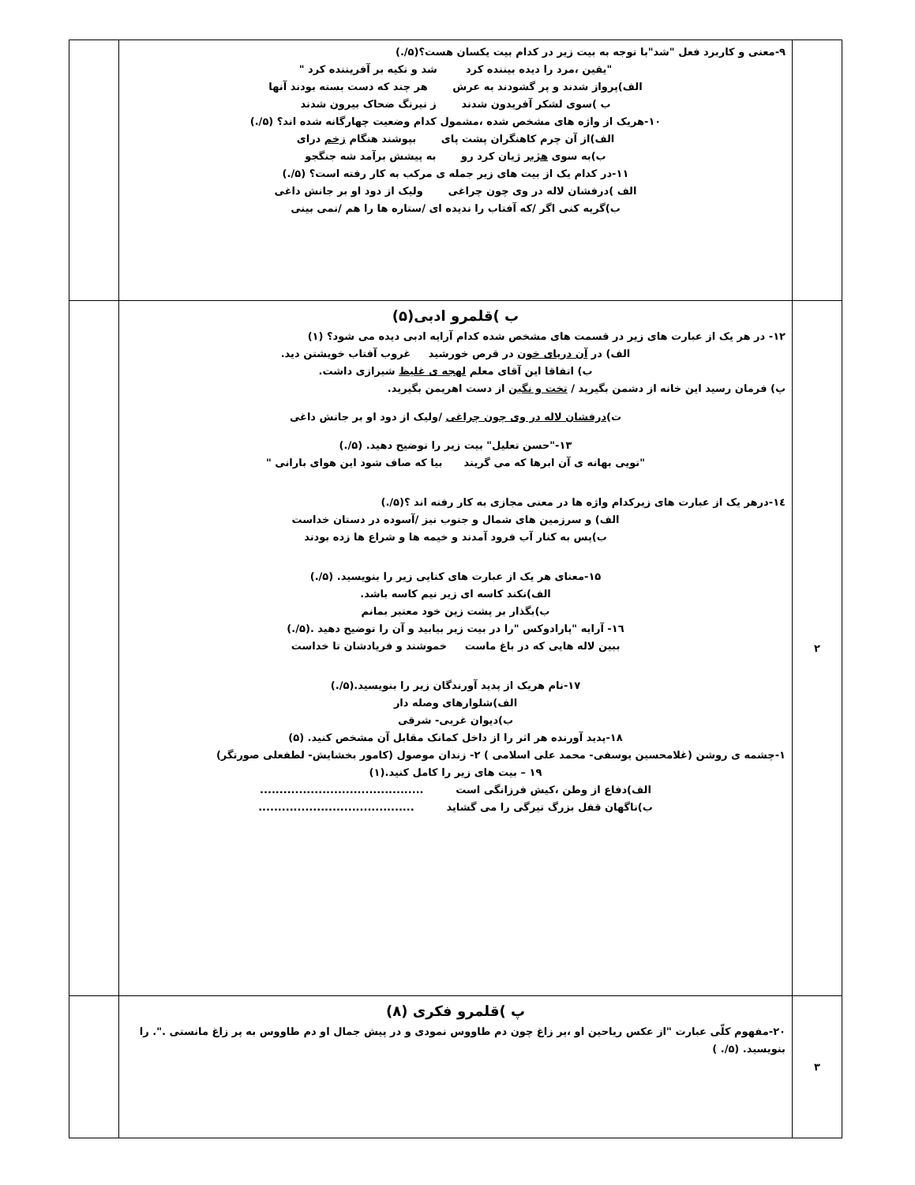| | ۹-معنی و کاربرد فعل "شد"با توجه به بیت زیر در کدام بیت یکسان هست؟(۵/.) "یقین ،مرد را دیده بیننده کرد شد و تکیه بر آفریننده کرد " الف)پرواز شدند و پر گشودند به عرش هر چند که دست بسته بودند آنها ب )سوی لشکر آفریدون شدند ز نیرنگ ضحاک بیرون شدند ۱۰-هریک از واژه های مشخص شده ،مشمول کدام وضعیت چهارگانه شده اند؟ (۵/.) الف)از آن چرم کاهنگران پشت پای بپوشند هنگام زخم درای ب)به سوی هژبر ژیان کرد رو به پیشش برآمد شه جنگجو ۱۱-در کدام یک از بیت های زیر جمله ی مرکب به کار رفته است؟ (۵/.) الف )درفشان لاله در وی چون چراغی ولیک از دود او بر جانش داغی ب)گریه کنی اگر /که آفتاب را ندیده ای /ستاره ها را هم /نمی بینی | |
| ۲ | ب )قلمرو ادبی(۵) ۱۲- در هر یک از عبارت های زیر در قسمت های مشخص شده کدام آرایه ادبی دیده می شود؟ (۱) الف) در آن دریای خون در قرص خورشید غروب آفتاب خویشتن دید. ب) اتفاقا این آقای معلم لهجه ی غلیظ شیرازی داشت. پ) فرمان رسید این خانه از دشمن بگیرید / تخت و نگین از دست اهریمن بگیرید. ت) درفشان لاله در وی چون چراغی /ولیک از دود او بر جانش داغی ۱۳-"حسن تعلیل" بیت زیر را توضیح دهید. (۵/.) "تویی بهانه ی آن ابرها که می گریند بیا که صاف شود این هوای بارانی " ۱٤-درهر یک از عبارت های زیرکدام واژه ها در معنی مجازی به کار رفته اند ؟(۵/.) الف) و سرزمین های شمال و جنوب نیز /آسوده در دستان خداست ب)پس به کنار آب فرود آمدند و خیمه ها و شراع ها زده بودند ۱۵-معنای هر یک از عبارت های کنایی زیر را بنویسید. (۵/.) الف)نکند کاسه ای زیر نیم کاسه باشد. ب)بگذار بر پشت زین خود معتبر بمانم ۱٦- آرایه "پارادوکس "را در بیت زیر بیابید و آن را توضیح دهید .(۵/.) ببین لاله هایی که در باغ ماست خموشند و فریادشان تا خداست ۱۷-نام هریک از پدید آورندگان زیر را بنویسید.(۵/.) الف)شلوارهای وصله دار ب)دیوان غربی- شرقی ۱۸-پدید آورنده هر اثر را از داخل کمانک مقابل آن مشخص کنید. (۵) ۱-چشمه ی روشن (غلامحسین یوسفی- محمد علی اسلامی ) ۲- زندان موصول (کامور بخشایش- لطفعلی صورتگر) ۱۹ – بیت های زیر را کامل کنید.(۱) الف)دفاع از وطن ،کیش فرزانگی است .......................................... ب)ناگهان قفل بزرگ تیرگی را می گشاید ........................................ | |
| ۳ | پ )قلمرو فکری (۸) ۲۰-مفهوم کلّی عبارت "از عکس ریاحین او ،پر زاغ چون دم طاووس نمودی و در پیش جمال او دم طاووس به پر زاغ مانستی .". را بنویسید. (۵/. ) | |